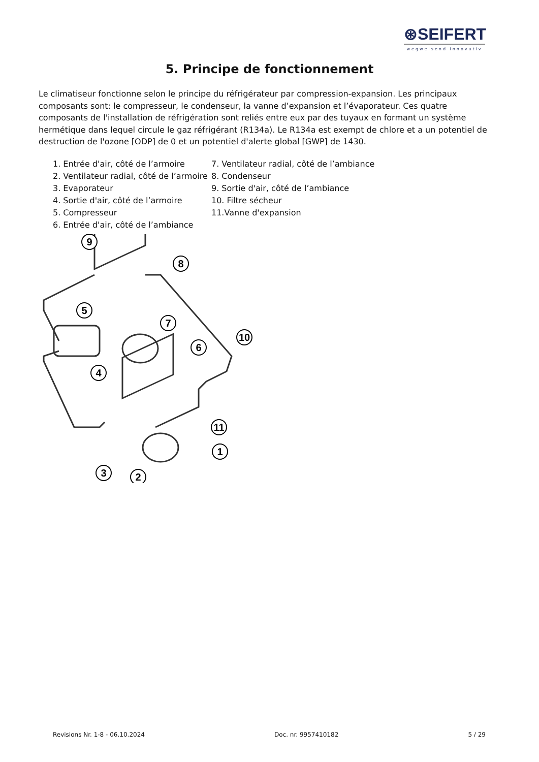⊛SEIFERT
wegweisend innovativ
5. Principe de fonctionnement
Le climatiseur fonctionne selon le principe du réfrigérateur par compression-expansion. Les principaux composants sont: le compresseur, le condenseur, la vanne d’expansion et l’évaporateur. Ces quatre composants de l'installation de réfrigération sont reliés entre eux par des tuyaux en formant un système hermétique dans lequel circule le gaz réfrigérant (R134a). Le R134a est exempt de chlore et a un potentiel de destruction de l'ozone [ODP] de 0 et un potentiel d'alerte global [GWP] de 1430.
1. Entrée d'air, côté de l’armoire
2. Ventilateur radial, côté de l’armoire
3. Evaporateur
4. Sortie d'air, côté de l’armoire
5. Compresseur
6. Entrée d'air, côté de l’ambiance
7. Ventilateur radial, côté de l’ambiance
8. Condenseur
9. Sortie d'air, côté de l’ambiance
10. Filtre sécheur
11.Vanne d'expansion
9
8
5
7
6
10
4
11
3
1
2
Revisions Nr. 1-8 - 06.10.2024 Doc. nr. 9957410182 5 / 29